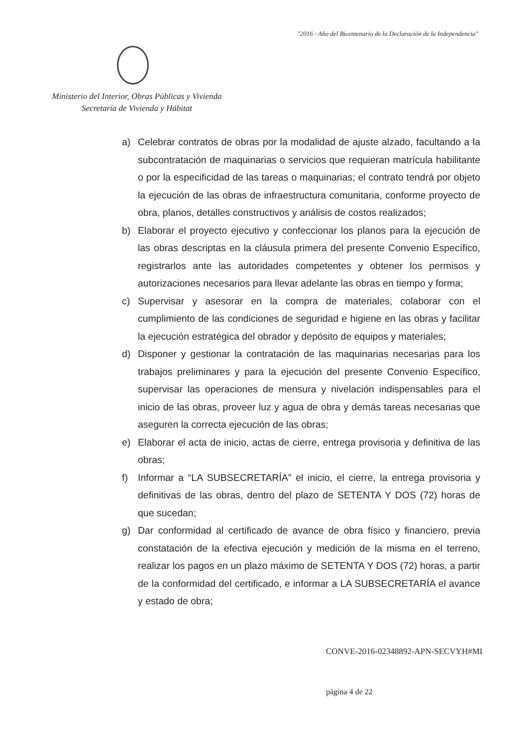"2016 - Año del Bicentenario de la Declaración de la Independencia"
Ministerio del Interior, Obras Públicas y Vivienda
Secretaría de Vivienda y Hábitat
a) Celebrar contratos de obras por la modalidad de ajuste alzado, facultando a la subcontratación de maquinarias o servicios que requieran matrícula habilitante o por la especificidad de las tareas o maquinarias; el contrato tendrá por objeto la ejecución de las obras de infraestructura comunitaria, conforme proyecto de obra, planos, detalles constructivos y análisis de costos realizados;
b) Elaborar el proyecto ejecutivo y confeccionar los planos para la ejecución de las obras descriptas en la cláusula primera del presente Convenio Específico, registrarlos ante las autoridades competentes y obtener los permisos y autorizaciones necesarios para llevar adelante las obras en tiempo y forma;
c) Supervisar y asesorar en la compra de materiales, colaborar con el cumplimiento de las condiciones de seguridad e higiene en las obras y facilitar la ejecución estratégica del obrador y depósito de equipos y materiales;
d) Disponer y gestionar la contratación de las maquinarias necesarias para los trabajos preliminares y para la ejecución del presente Convenio Específico, supervisar las operaciones de mensura y nivelación indispensables para el inicio de las obras, proveer luz y agua de obra y demás tareas necesarias que aseguren la correcta ejecución de las obras;
e) Elaborar el acta de inicio, actas de cierre, entrega provisoria y definitiva de las obras;
f) Informar a “LA SUBSECRETARÍA” el inicio, el cierre, la entrega provisoria y definitivas de las obras, dentro del plazo de SETENTA Y DOS (72) horas de que sucedan;
g) Dar conformidad al certificado de avance de obra físico y financiero, previa constatación de la efectiva ejecución y medición de la misma en el terreno, realizar los pagos en un plazo máximo de SETENTA Y DOS (72) horas, a partir de la conformidad del certificado, e informar a LA SUBSECRETARÍA el avance y estado de obra;
CONVE-2016-02348892-APN-SECVYH#MI
página 4 de 22